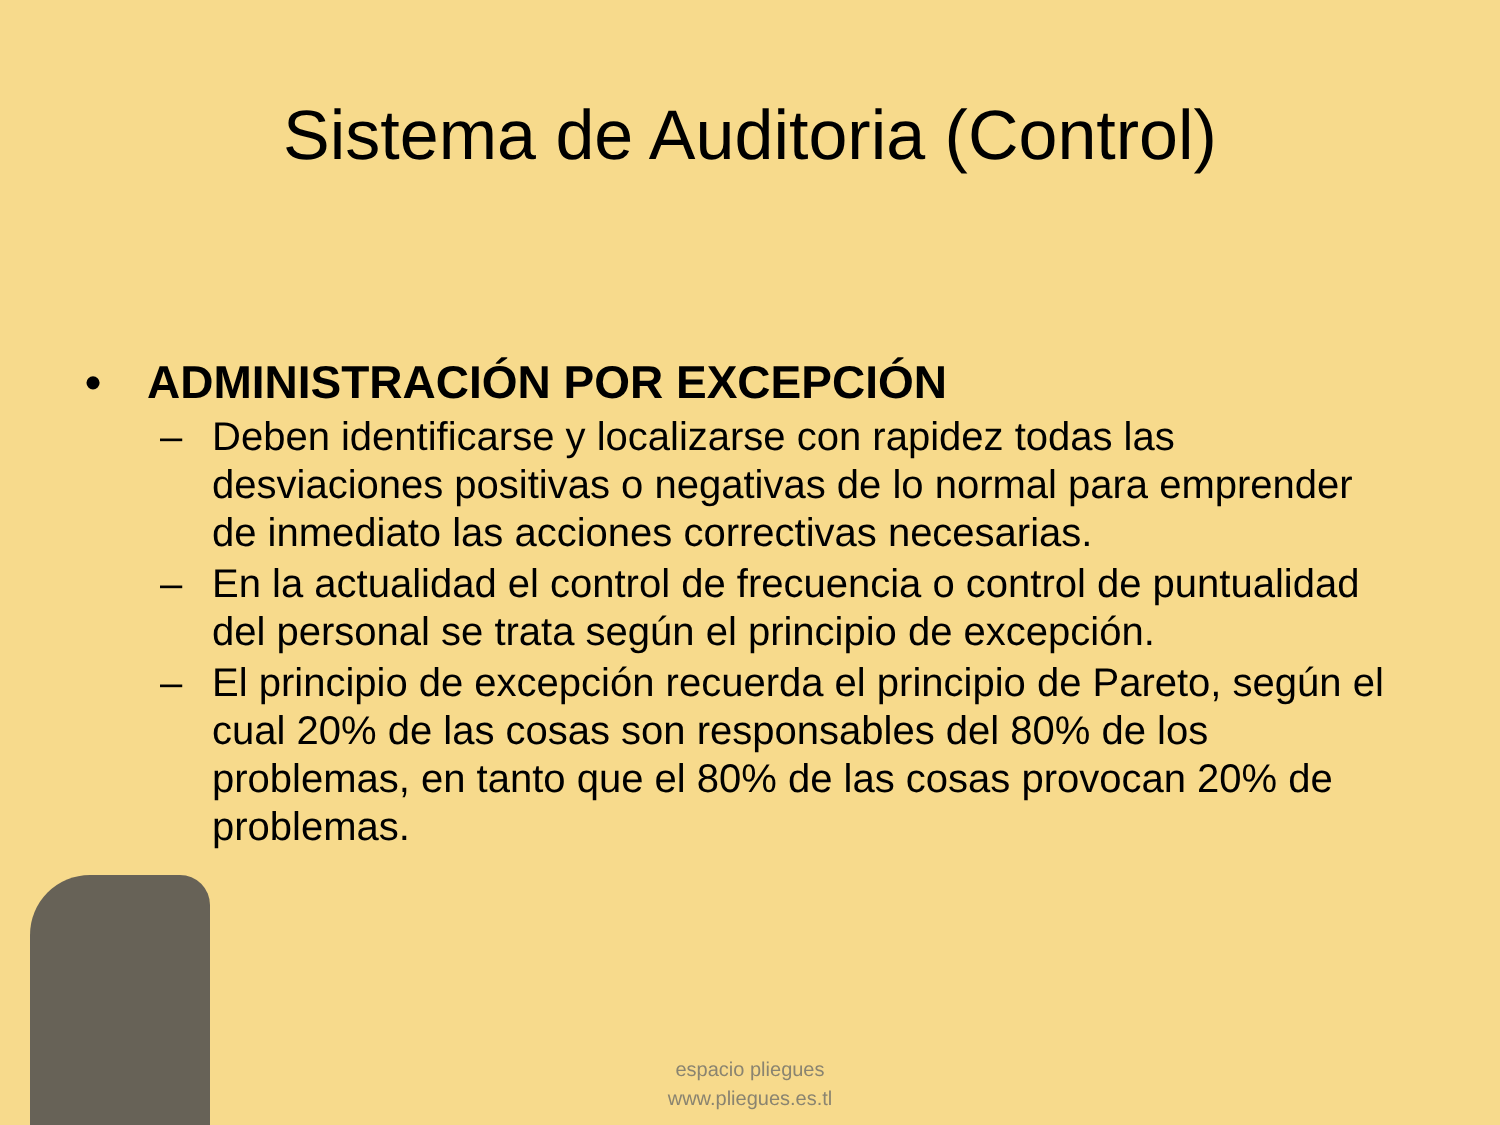Sistema de Auditoria (Control)
• ADMINISTRACIÓN POR EXCEPCIÓN
– Deben identificarse y localizarse con rapidez todas las desviaciones positivas o negativas de lo normal para emprender de inmediato las acciones correctivas necesarias.
– En la actualidad el control de frecuencia o control de puntualidad del personal se trata según el principio de excepción.
– El principio de excepción recuerda el principio de Pareto, según el cual 20% de las cosas son responsables del 80% de los problemas, en tanto que el 80% de las cosas provocan 20% de problemas.
espacio pliegues
www.pliegues.es.tl